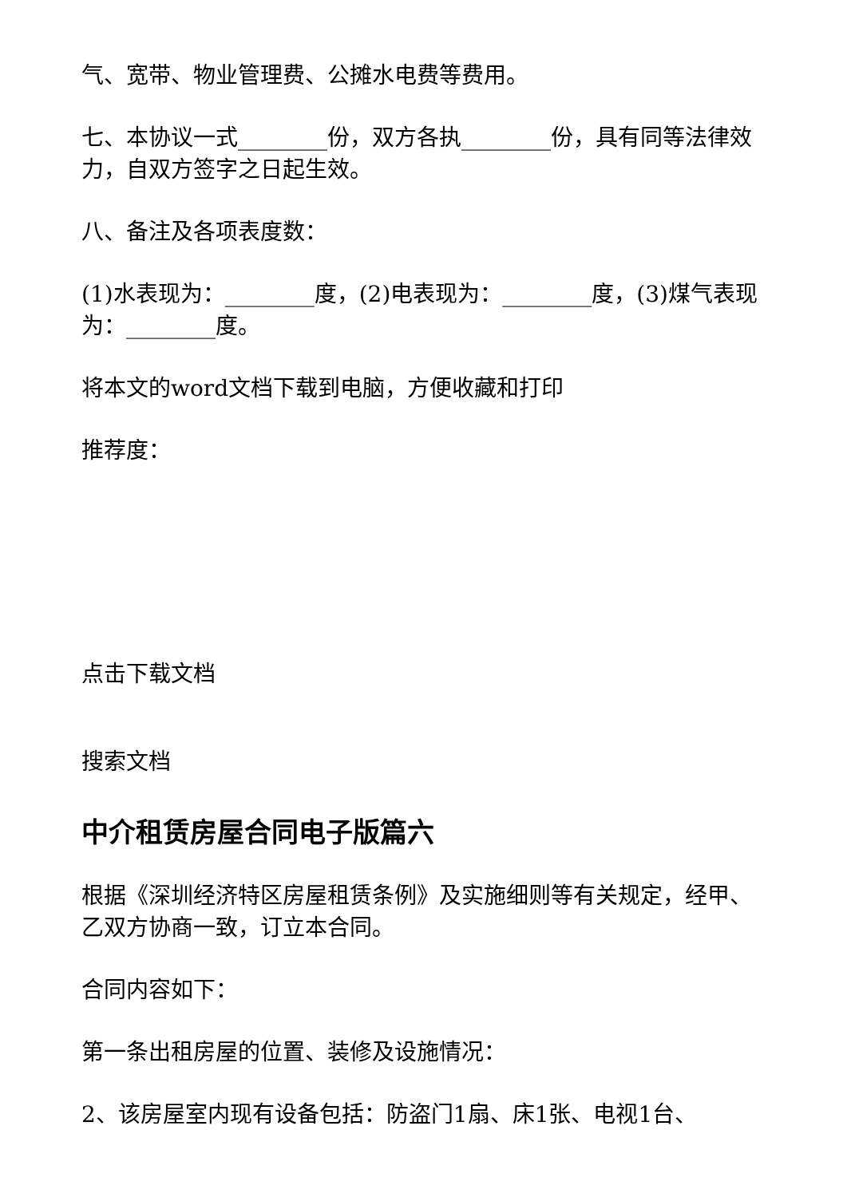气、宽带、物业管理费、公摊水电费等费用。
七、本协议一式________份，双方各执________份，具有同等法律效力，自双方签字之日起生效。
八、备注及各项表度数：
(1)水表现为：________度，(2)电表现为：________度，(3)煤气表现为：________度。
将本文的word文档下载到电脑，方便收藏和打印
推荐度：
点击下载文档
搜索文档
中介租赁房屋合同电子版篇六
根据《深圳经济特区房屋租赁条例》及实施细则等有关规定，经甲、乙双方协商一致，订立本合同。
合同内容如下：
第一条出租房屋的位置、装修及设施情况：
2、该房屋室内现有设备包括：防盗门1扇、床1张、电视1台、